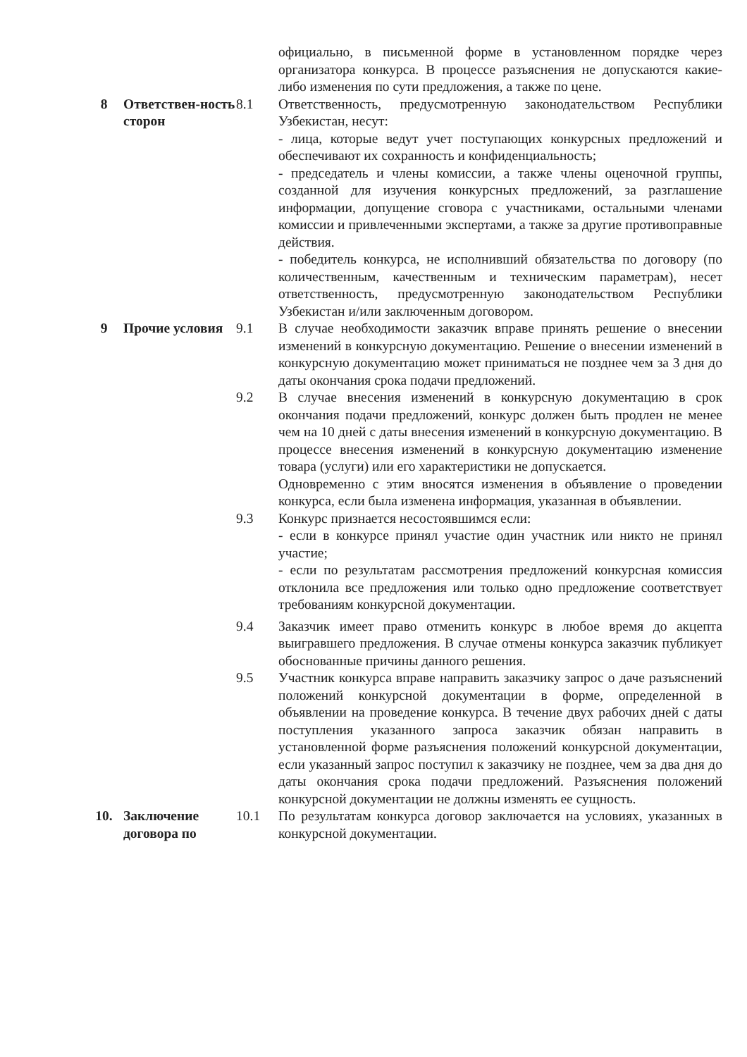| | | | официально, в письменной форме в установленном порядке через организатора конкурса. В процессе разъяснения не допускаются какие-либо изменения по сути предложения, а также по цене. |
| 8 | Ответствен-ность сторон | 8.1 | Ответственность, предусмотренную законодательством Республики Узбекистан, несут: - лица, которые ведут учет поступающих конкурсных предложений и обеспечивают их сохранность и конфиденциальность; - председатель и члены комиссии, а также члены оценочной группы, созданной для изучения конкурсных предложений, за разглашение информации, допущение сговора с участниками, остальными членами комиссии и привлеченными экспертами, а также за другие противоправные действия. - победитель конкурса, не исполнивший обязательства по договору (по количественным, качественным и техническим параметрам), несет ответственность, предусмотренную законодательством Республики Узбекистан и/или заключенным договором. |
| 9 | Прочие условия | 9.1 | В случае необходимости заказчик вправе принять решение о внесении изменений в конкурсную документацию. Решение о внесении изменений в конкурсную документацию может приниматься не позднее чем за 3 дня до даты окончания срока подачи предложений. |
| | | 9.2 | В случае внесения изменений в конкурсную документацию в срок окончания подачи предложений, конкурс должен быть продлен не менее чем на 10 дней с даты внесения изменений в конкурсную документацию. В процессе внесения изменений в конкурсную документацию изменение товара (услуги) или его характеристики не допускается. Одновременно с этим вносятся изменения в объявление о проведении конкурса, если была изменена информация, указанная в объявлении. |
| | | 9.3 | Конкурс признается несостоявшимся если: - если в конкурсе принял участие один участник или никто не принял участие; - если по результатам рассмотрения предложений конкурсная комиссия отклонила все предложения или только одно предложение соответствует требованиям конкурсной документации. |
| | | 9.4 | Заказчик имеет право отменить конкурс в любое время до акцепта выигравшего предложения. В случае отмены конкурса заказчик публикует обоснованные причины данного решения. |
| | | 9.5 | Участник конкурса вправе направить заказчику запрос о даче разъяснений положений конкурсной документации в форме, определенной в объявлении на проведение конкурса. В течение двух рабочих дней с даты поступления указанного запроса заказчик обязан направить в установленной форме разъяснения положений конкурсной документации, если указанный запрос поступил к заказчику не позднее, чем за два дня до даты окончания срока подачи предложений. Разъяснения положений конкурсной документации не должны изменять ее сущность. |
| 10. | Заключение договора по | 10.1 | По результатам конкурса договор заключается на условиях, указанных в конкурсной документации. |